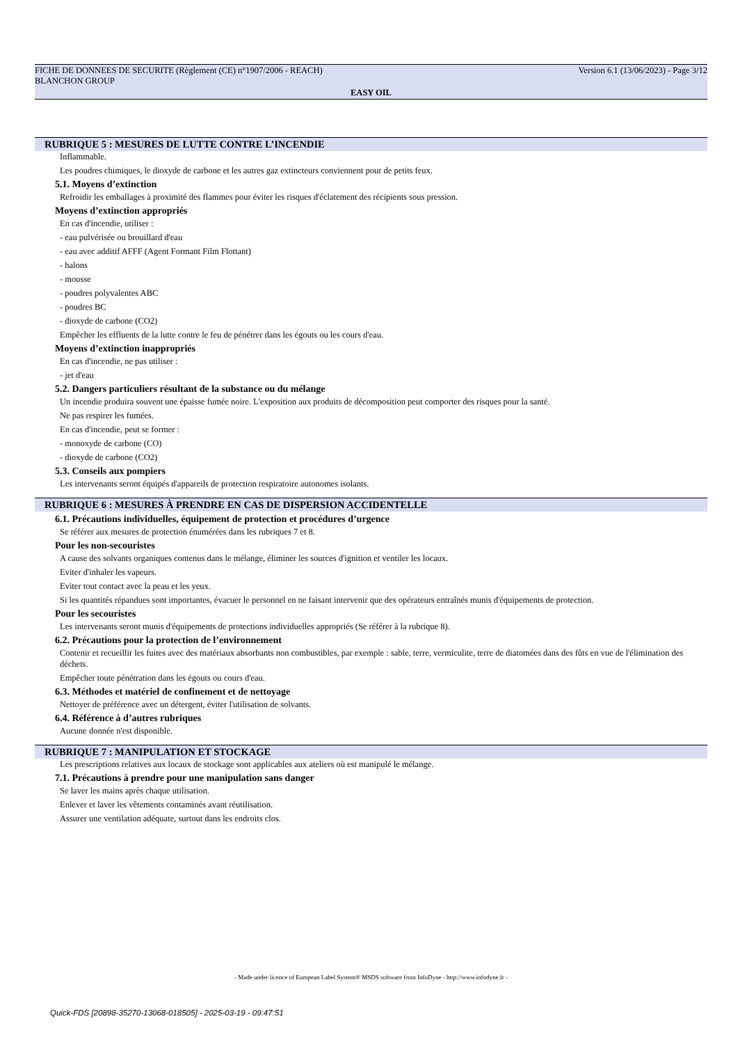FICHE DE DONNEES DE SECURITE (Règlement (CE) n°1907/2006 - REACH) Version 6.1 (13/06/2023) - Page 3/12
BLANCHON GROUP
EASY OIL
RUBRIQUE 5 : MESURES DE LUTTE CONTRE L’INCENDIE
Inflammable.
Les poudres chimiques, le dioxyde de carbone et les autres gaz extincteurs conviennent pour de petits feux.
5.1. Moyens d’extinction
Refroidir les emballages à proximité des flammes pour éviter les risques d'éclatement des récipients sous pression.
Moyens d’extinction appropriés
En cas d'incendie, utiliser :
- eau pulvérisée ou brouillard d'eau
- eau avec additif AFFF (Agent Formant Film Flottant)
- halons
- mousse
- poudres polyvalentes ABC
- poudres BC
- dioxyde de carbone (CO2)
Empêcher les effluents de la lutte contre le feu de pénétrer dans les égouts ou les cours d'eau.
Moyens d’extinction inappropriés
En cas d'incendie, ne pas utiliser :
- jet d'eau
5.2. Dangers particuliers résultant de la substance ou du mélange
Un incendie produira souvent une épaisse fumée noire. L'exposition aux produits de décomposition peut comporter des risques pour la santé.
Ne pas respirer les fumées.
En cas d'incendie, peut se former :
- monoxyde de carbone (CO)
- dioxyde de carbone (CO2)
5.3. Conseils aux pompiers
Les intervenants seront équipés d'appareils de protection respiratoire autonomes isolants.
RUBRIQUE 6 : MESURES À PRENDRE EN CAS DE DISPERSION ACCIDENTELLE
6.1. Précautions individuelles, équipement de protection et procédures d’urgence
Se référer aux mesures de protection énumérées dans les rubriques 7 et 8.
Pour les non-secouristes
A cause des solvants organiques contenus dans le mélange, éliminer les sources d'ignition et ventiler les locaux.
Eviter d'inhaler les vapeurs.
Eviter tout contact avec la peau et les yeux.
Si les quantités répandues sont importantes, évacuer le personnel en ne faisant intervenir que des opérateurs entraînés munis d'équipements de protection.
Pour les secouristes
Les intervenants seront munis d'équipements de protections individuelles appropriés (Se référer à la rubrique 8).
6.2. Précautions pour la protection de l’environnement
Contenir et recueillir les fuites avec des matériaux absorbants non combustibles, par exemple : sable, terre, vermiculite, terre de diatomées dans des fûts en vue de l'élimination des déchets.
Empêcher toute pénétration dans les égouts ou cours d'eau.
6.3. Méthodes et matériel de confinement et de nettoyage
Nettoyer de préférence avec un détergent, éviter l'utilisation de solvants.
6.4. Référence à d’autres rubriques
Aucune donnée n'est disponible.
RUBRIQUE 7 : MANIPULATION ET STOCKAGE
Les prescriptions relatives aux locaux de stockage sont applicables aux ateliers où est manipulé le mélange.
7.1. Précautions à prendre pour une manipulation sans danger
Se laver les mains après chaque utilisation.
Enlever et laver les vêtements contaminés avant réutilisation.
Assurer une ventilation adéquate, surtout dans les endroits clos.
- Made under licence of European Label System® MSDS software from InfoDyne - http://www.infodyne.fr -
Quick-FDS [20898-35270-13068-018505] - 2025-03-19 - 09:47:51